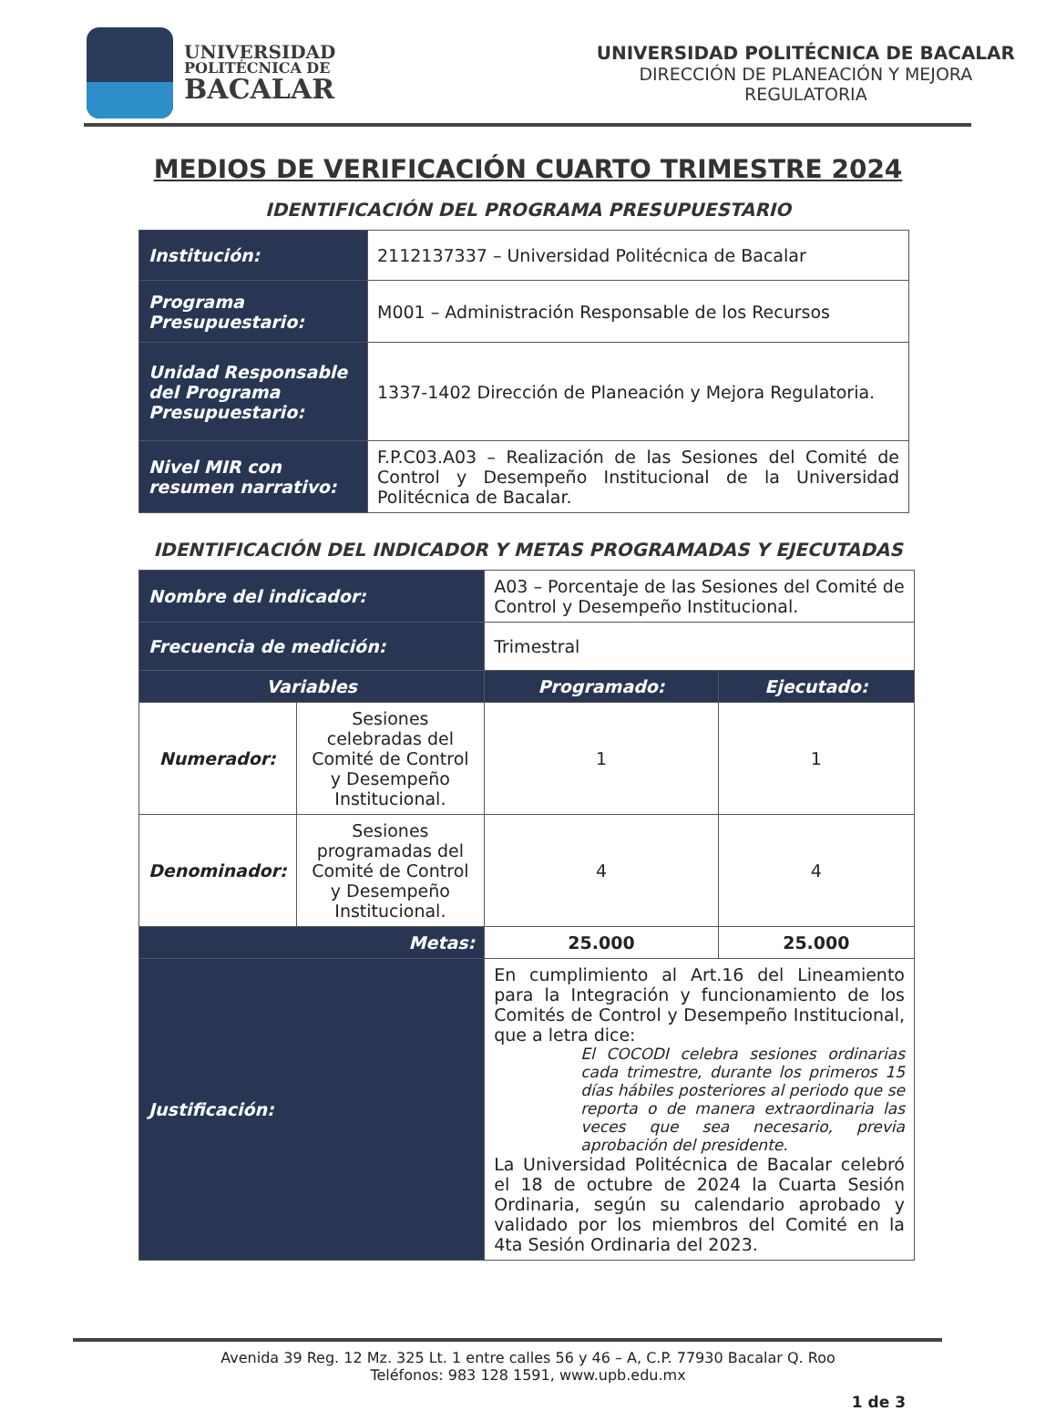UNIVERSIDAD
POLITÉCNICA DE
BACALAR
UNIVERSIDAD POLITÉCNICA DE BACALAR
DIRECCIÓN DE PLANEACIÓN Y MEJORA
REGULATORIA
MEDIOS DE VERIFICACIÓN CUARTO TRIMESTRE 2024
IDENTIFICACIÓN DEL PROGRAMA PRESUPUESTARIO
| Institución: | 2112137337 – Universidad Politécnica de Bacalar |
| Programa Presupuestario: | M001 – Administración Responsable de los Recursos |
| Unidad Responsable del Programa Presupuestario: | 1337-1402 Dirección de Planeación y Mejora Regulatoria. |
| Nivel MIR con resumen narrativo: | F.P.C03.A03 – Realización de las Sesiones del Comité de Control y Desempeño Institucional de la Universidad Politécnica de Bacalar. |
IDENTIFICACIÓN DEL INDICADOR Y METAS PROGRAMADAS Y EJECUTADAS
| Nombre del indicador: | | A03 – Porcentaje de las Sesiones del Comité de Control y Desempeño Institucional. | | |
| Frecuencia de medición: | | Trimestral | | |
| Variables | | | Programado: | Ejecutado: |
| Numerador: | Sesiones celebradas del Comité de Control y Desempeño Institucional. | | 1 | 1 |
| Denominador: | Sesiones programadas del Comité de Control y Desempeño Institucional. | | 4 | 4 |
| Metas: | | | 25.000 | 25.000 |
| Justificación: | | En cumplimiento al Art.16 del Lineamiento para la Integración y funcionamiento de los Comités de Control y Desempeño Institucional, que a letra dice: El COCODI celebra sesiones ordinarias cada trimestre, durante los primeros 15 días hábiles posteriores al periodo que se reporta o de manera extraordinaria las veces que sea necesario, previa aprobación del presidente. La Universidad Politécnica de Bacalar celebró el 18 de octubre de 2024 la Cuarta Sesión Ordinaria, según su calendario aprobado y validado por los miembros del Comité en la 4ta Sesión Ordinaria del 2023. | | |
Avenida 39 Reg. 12 Mz. 325 Lt. 1 entre calles 56 y 46 – A, C.P. 77930 Bacalar Q. Roo
Teléfonos: 983 128 1591, www.upb.edu.mx
1 de 3